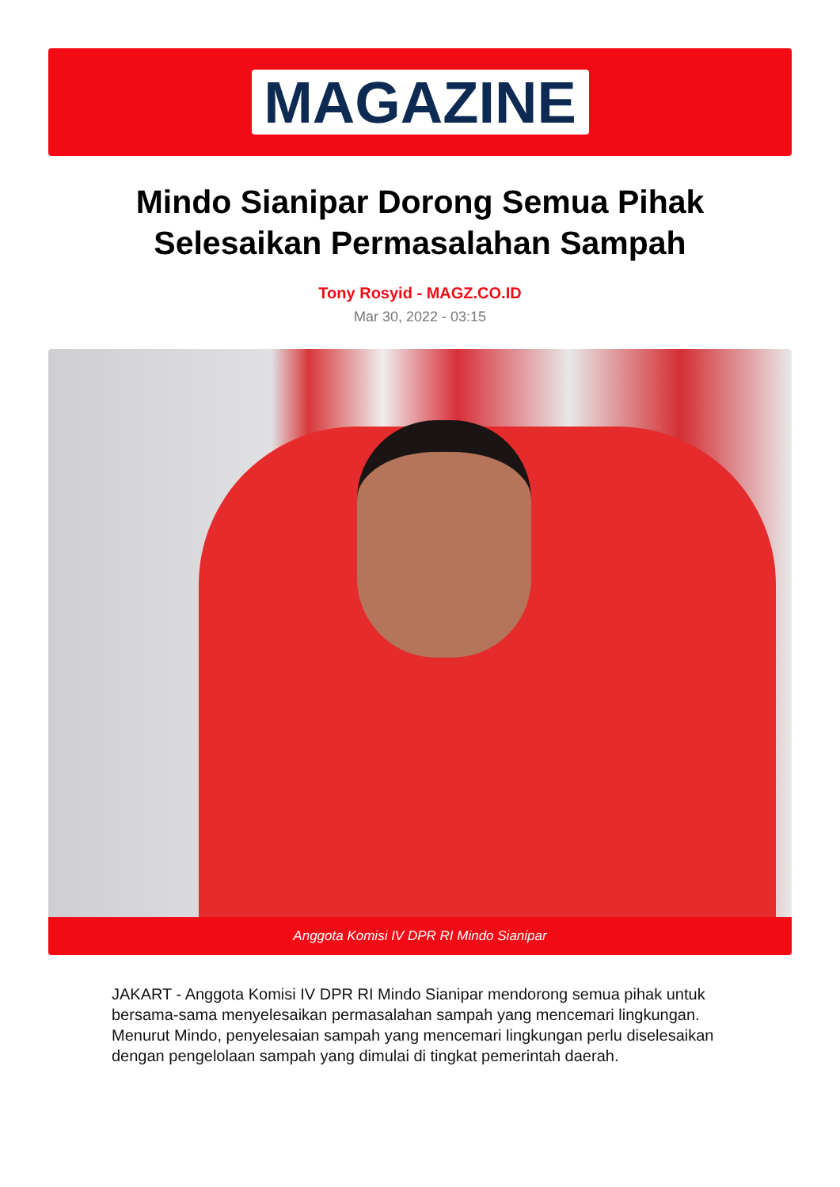MAGAZINE
Mindo Sianipar Dorong Semua Pihak
Selesaikan Permasalahan Sampah
Tony Rosyid - MAGZ.CO.ID
Mar 30, 2022 - 03:15
Anggota Komisi IV DPR RI Mindo Sianipar
JAKART - Anggota Komisi IV DPR RI Mindo Sianipar mendorong semua pihak untuk bersama-sama menyelesaikan permasalahan sampah yang mencemari lingkungan. Menurut Mindo, penyelesaian sampah yang mencemari lingkungan perlu diselesaikan dengan pengelolaan sampah yang dimulai di tingkat pemerintah daerah.